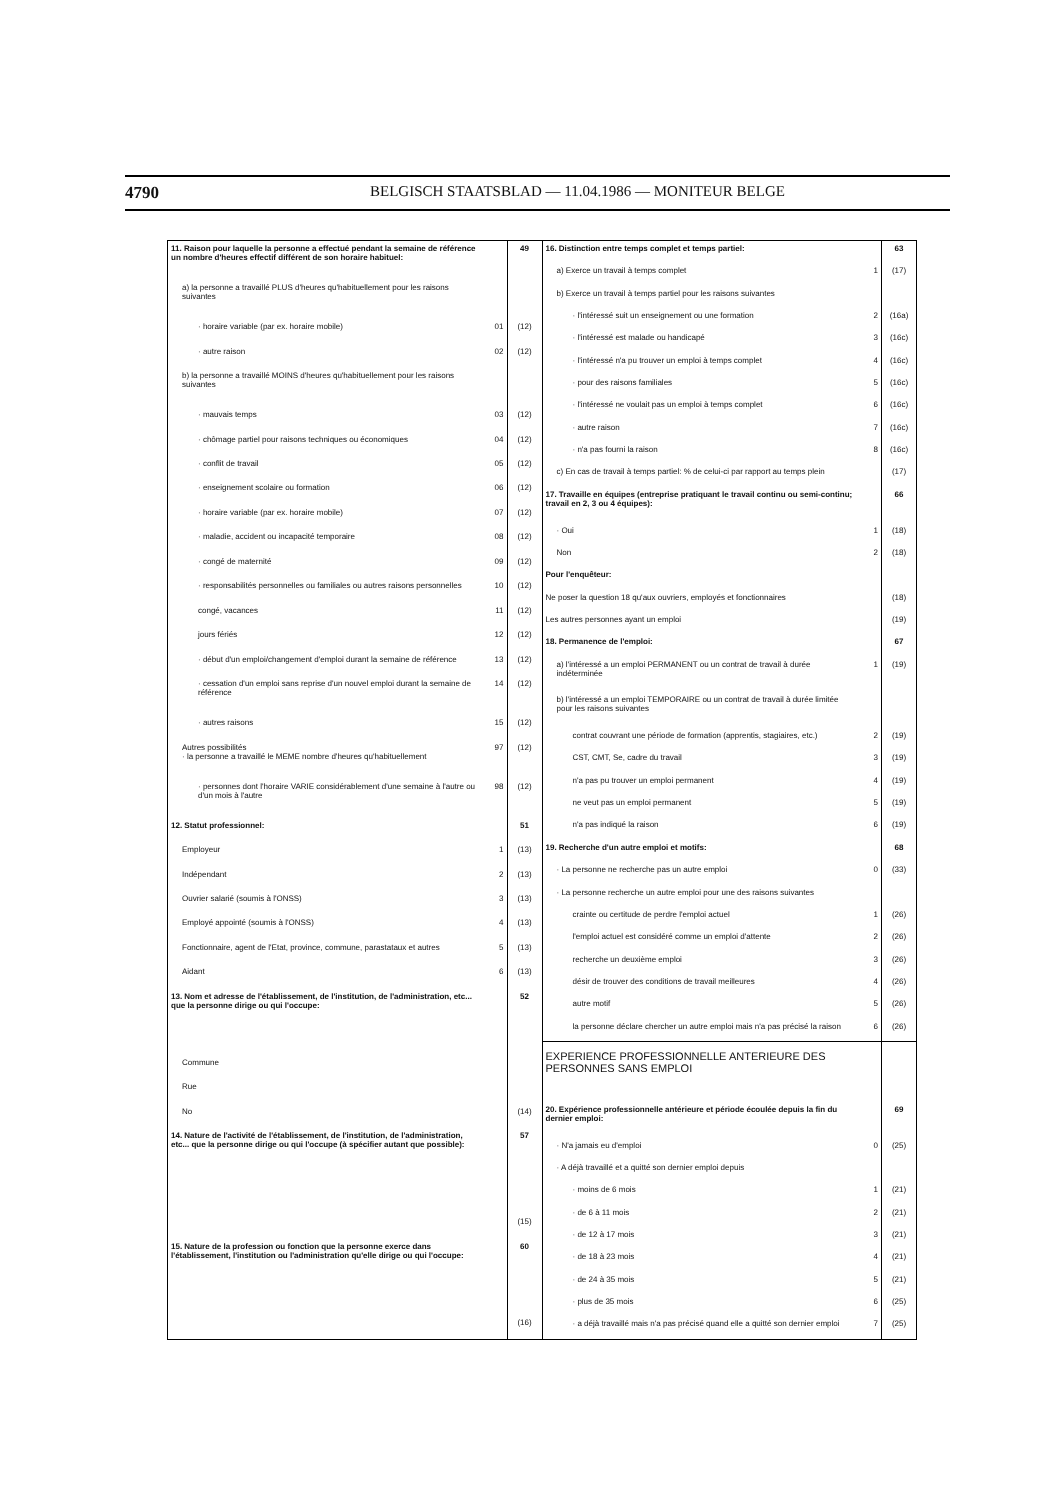4790 BELGISCH STAATSBLAD — 11.04.1986 — MONITEUR BELGE
| 11. Raison pour laquelle la personne a effectué pendant la semaine de référence un nombre d'heures effectif différent de son horaire habituel: | | 49 |
| a) la personne a travaillé PLUS d'heures qu'habituellement pour les raisons suivantes | | |
| · horaire variable (par ex. horaire mobile) | 01 | (12) |
| · autre raison | 02 | (12) |
| b) la personne a travaillé MOINS d'heures qu'habituellement pour les raisons suivantes | | |
| · mauvais temps | 03 | (12) |
| · chômage partiel pour raisons techniques ou économiques | 04 | (12) |
| · conflit de travail | 05 | (12) |
| · enseignement scolaire ou formation | 06 | (12) |
| · horaire variable (par ex. horaire mobile) | 07 | (12) |
| · maladie, accident ou incapacité temporaire | 08 | (12) |
| · congé de maternité | 09 | (12) |
| · responsabilités personnelles ou familiales ou autres raisons personnelles | 10 | (12) |
| congé, vacances | 11 | (12) |
| jours fériés | 12 | (12) |
| · début d'un emploi/changement d'emploi durant la semaine de référence | 13 | (12) |
| · cessation d'un emploi sans reprise d'un nouvel emploi durant la semaine de référence | 14 | (12) |
| · autres raisons | 15 | (12) |
| Autres possibilités · la personne a travaillé le MEME nombre d'heures qu'habituellement | 97 | (12) |
| · personnes dont l'horaire VARIE considérablement d'une semaine à l'autre ou d'un mois à l'autre | 98 | (12) |
| 12. Statut professionnel: | | 51 |
| Employeur | 1 | (13) |
| Indépendant | 2 | (13) |
| Ouvrier salarié (soumis à l'ONSS) | 3 | (13) |
| Employé appointé (soumis à l'ONSS) | 4 | (13) |
| Fonctionnaire, agent de l'Etat, province, commune, parastataux et autres | 5 | (13) |
| Aidant | 6 | (13) |
| 13. Nom et adresse de l'établissement, de l'institution, de l'administration, etc... que la personne dirige ou qui l'occupe: | | 52 |
| Commune | | |
| Rue | | |
| No | | (14) |
| 14. Nature de l'activité de l'établissement, de l'institution, de l'administration, etc... que la personne dirige ou qui l'occupe (à spécifier autant que possible): | | 57 |
| | | (15) |
| 15. Nature de la profession ou fonction que la personne exerce dans l'établissement, l'institution ou l'administration qu'elle dirige ou qui l'occupe: | | 60 |
| | | (16) |
| 16. Distinction entre temps complet et temps partiel: | | 63 |
| a) Exerce un travail à temps complet | 1 | (17) |
| b) Exerce un travail à temps partiel pour les raisons suivantes | | |
| · l'intéressé suit un enseignement ou une formation | 2 | (16a) |
| · l'intéressé est malade ou handicapé | 3 | (16c) |
| · l'intéressé n'a pu trouver un emploi à temps complet | 4 | (16c) |
| · pour des raisons familiales | 5 | (16c) |
| · l'intéressé ne voulait pas un emploi à temps complet | 6 | (16c) |
| · autre raison | 7 | (16c) |
| · n'a pas fourni la raison | 8 | (16c) |
| c) En cas de travail à temps partiel: % de celui-ci par rapport au temps plein | | (17) |
| 17. Travaille en équipes (entreprise pratiquant le travail continu ou semi-continu; travail en 2, 3 ou 4 équipes): | | 66 |
| · Oui | 1 | (18) |
| Non | 2 | (18) |
| Pour l'enquêteur: | | |
| Ne poser la question 18 qu'aux ouvriers, employés et fonctionnaires | | (18) |
| Les autres personnes ayant un emploi | | (19) |
| 18. Permanence de l'emploi: | | 67 |
| a) l'intéressé a un emploi PERMANENT ou un contrat de travail à durée indéterminée | 1 | (19) |
| b) l'intéressé a un emploi TEMPORAIRE ou un contrat de travail à durée limitée pour les raisons suivantes | | |
| contrat couvrant une période de formation (apprentis, stagiaires, etc.) | 2 | (19) |
| CST, CMT, Se, cadre du travail | 3 | (19) |
| n'a pas pu trouver un emploi permanent | 4 | (19) |
| ne veut pas un emploi permanent | 5 | (19) |
| n'a pas indiqué la raison | 6 | (19) |
| 19. Recherche d'un autre emploi et motifs: | | 68 |
| · La personne ne recherche pas un autre emploi | 0 | (33) |
| · La personne recherche un autre emploi pour une des raisons suivantes | | |
| crainte ou certitude de perdre l'emploi actuel | 1 | (26) |
| l'emploi actuel est considéré comme un emploi d'attente | 2 | (26) |
| recherche un deuxième emploi | 3 | (26) |
| désir de trouver des conditions de travail meilleures | 4 | (26) |
| autre motif | 5 | (26) |
| la personne déclare chercher un autre emploi mais n'a pas précisé la raison | 6 | (26) |
| EXPERIENCE PROFESSIONNELLE ANTERIEURE DES PERSONNES SANS EMPLOI | | |
| 20. Expérience professionnelle antérieure et période écoulée depuis la fin du dernier emploi: | | 69 |
| · N'a jamais eu d'emploi | 0 | (25) |
| · A déjà travaillé et a quitté son dernier emploi depuis | | |
| · moins de 6 mois | 1 | (21) |
| · de 6 à 11 mois | 2 | (21) |
| · de 12 à 17 mois | 3 | (21) |
| · de 18 à 23 mois | 4 | (21) |
| · de 24 à 35 mois | 5 | (21) |
| · plus de 35 mois | 6 | (25) |
| · a déjà travaillé mais n'a pas précisé quand elle a quitté son dernier emploi | 7 | (25) |